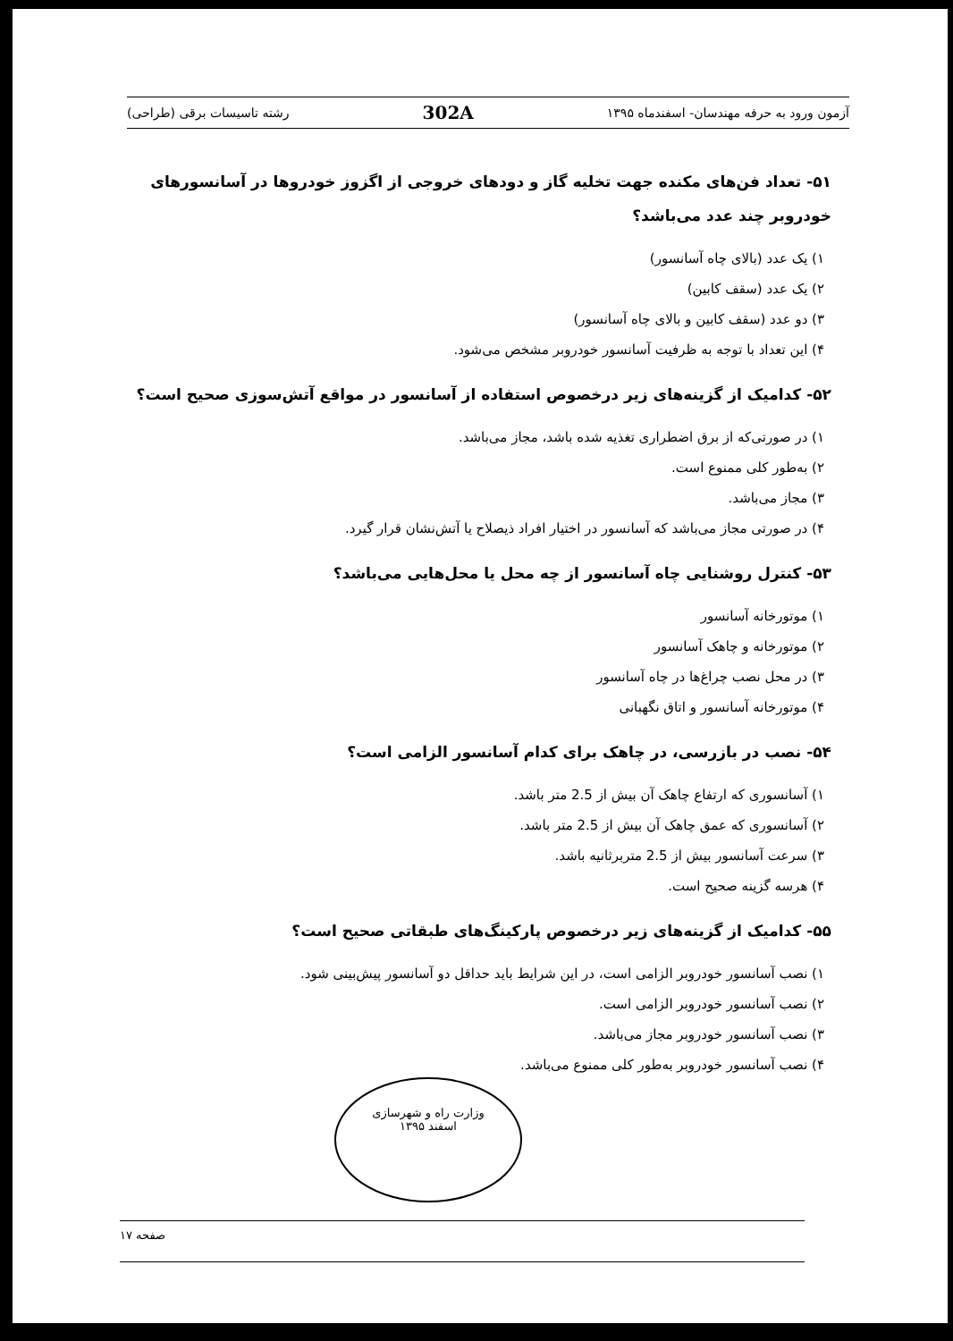آزمون ورود به حرفه مهندسان- اسفندماه ۱۳۹۵ 302A رشته تاسیسات برقی (طراحی)
۵۱- تعداد فن‌های مکنده جهت تخلیه گاز و دودهای خروجی از اگزوز خودروها در آسانسورهای خودروبر چند عدد می‌باشد؟
۱) یک عدد (بالای چاه آسانسور)
۲) یک عدد (سقف کابین)
۳) دو عدد (سقف کابین و بالای چاه آسانسور)
۴) این تعداد با توجه به ظرفیت آسانسور خودروبر مشخص می‌شود.
۵۲- کدامیک از گزینه‌های زیر درخصوص استفاده از آسانسور در مواقع آتش‌سوزی صحیح است؟
۱) در صورتی‌که از برق اضطراری تغذیه شده باشد، مجاز می‌باشد.
۲) به‌طور کلی ممنوع است.
۳) مجاز می‌باشد.
۴) در صورتی مجاز می‌باشد که آسانسور در اختیار افراد ذیصلاح یا آتش‌نشان قرار گیرد.
۵۳- کنترل روشنایی چاه آسانسور از چه محل یا محل‌هایی می‌باشد؟
۱) موتورخانه آسانسور
۲) موتورخانه و چاهک آسانسور
۳) در محل نصب چراغ‌ها در چاه آسانسور
۴) موتورخانه آسانسور و اتاق نگهبانی
۵۴- نصب در بازرسی، در چاهک برای کدام آسانسور الزامی است؟
۱) آسانسوری که ارتفاع چاهک آن بیش از 2.5 متر باشد.
۲) آسانسوری که عمق چاهک آن بیش از 2.5 متر باشد.
۳) سرعت آسانسور بیش از 2.5 متربرثانیه باشد.
۴) هرسه گزینه صحیح است.
۵۵- کدامیک از گزینه‌های زیر درخصوص پارکینگ‌های طبقاتی صحیح است؟
۱) نصب آسانسور خودروبر الزامی است، در این شرایط باید حداقل دو آسانسور پیش‌بینی شود.
۲) نصب آسانسور خودروبر الزامی است.
۳) نصب آسانسور خودروبر مجاز می‌باشد.
۴) نصب آسانسور خودروبر به‌طور کلی ممنوع می‌باشد.
وزارت راه و شهرسازی
اسفند ۱۳۹۵
صفحه ۱۷